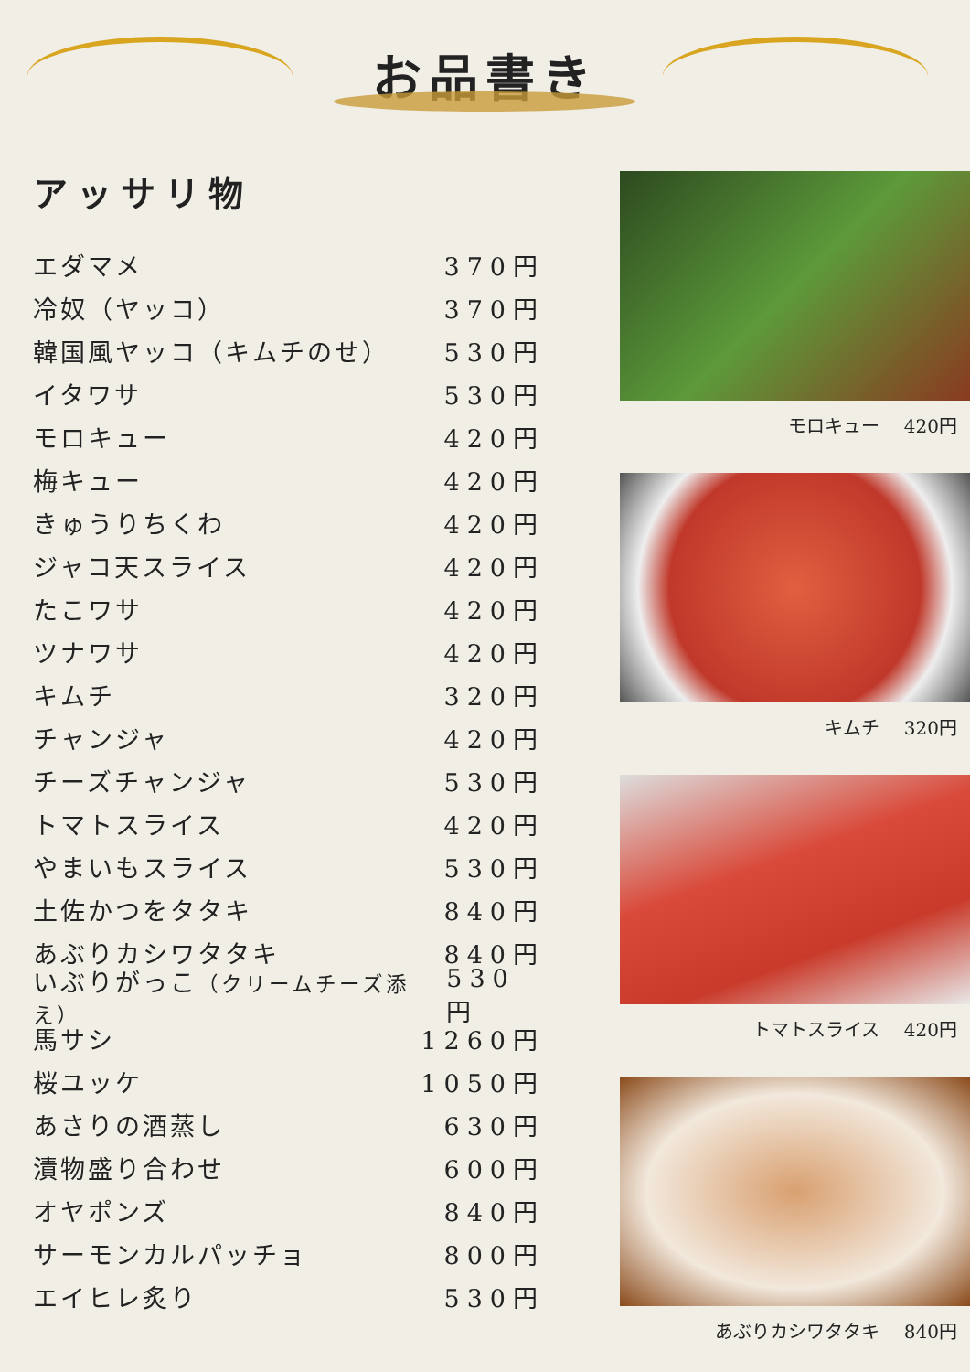お品書き
アッサリ物
エダマメ 370円
冷奴（ヤッコ） 370円
韓国風ヤッコ（キムチのせ） 530円
イタワサ 530円
モロキュー 420円
梅キュー 420円
きゅうりちくわ 420円
ジャコ天スライス 420円
たこワサ 420円
ツナワサ 420円
キムチ 320円
チャンジャ 420円
チーズチャンジャ 530円
トマトスライス 420円
やまいもスライス 530円
土佐かつをタタキ 840円
あぶりカシワタタキ 840円
いぶりがっこ（クリームチーズ添え） 530円
馬サシ 1260円
桜ユッケ 1050円
あさりの酒蒸し 630円
漬物盛り合わせ 600円
オヤポンズ 840円
サーモンカルパッチョ 800円
エイヒレ炙り 530円
モロキュー　 420円
キムチ　 320円
トマトスライス　 420円
あぶりカシワタタキ　 840円